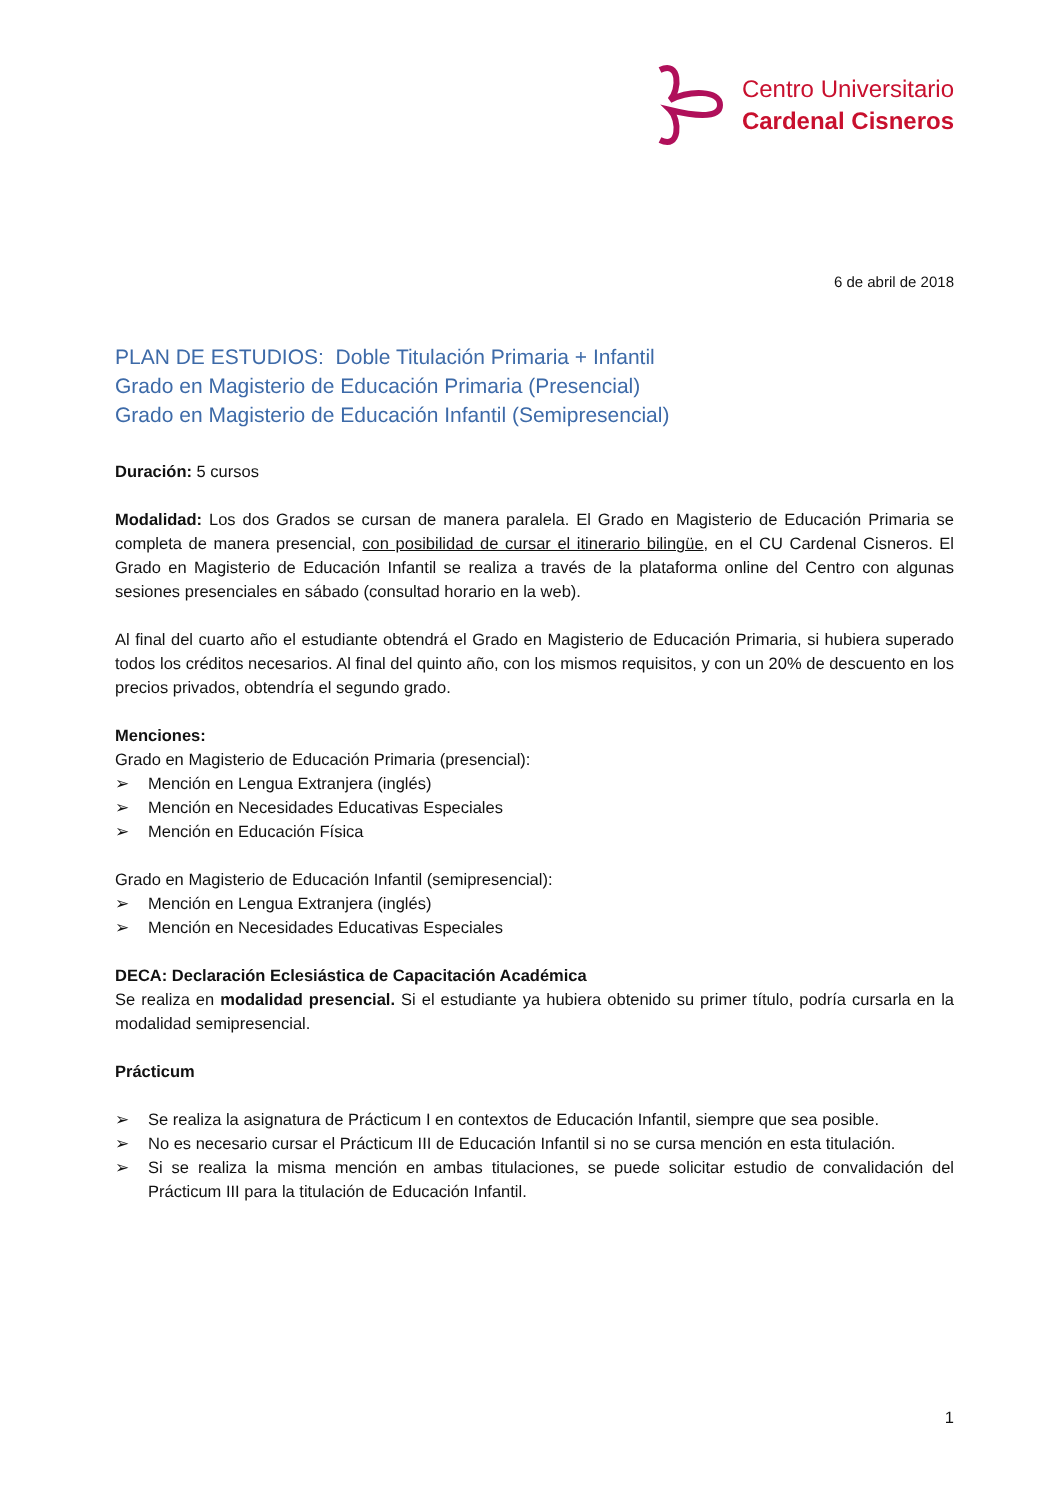Centro Universitario
Cardenal Cisneros
6 de abril de 2018
PLAN DE ESTUDIOS: Doble Titulación Primaria + Infantil
Grado en Magisterio de Educación Primaria (Presencial)
Grado en Magisterio de Educación Infantil (Semipresencial)
Duración: 5 cursos
Modalidad: Los dos Grados se cursan de manera paralela. El Grado en Magisterio de Educación Primaria se completa de manera presencial, con posibilidad de cursar el itinerario bilingüe, en el CU Cardenal Cisneros. El Grado en Magisterio de Educación Infantil se realiza a través de la plataforma online del Centro con algunas sesiones presenciales en sábado (consultad horario en la web).
Al final del cuarto año el estudiante obtendrá el Grado en Magisterio de Educación Primaria, si hubiera superado todos los créditos necesarios. Al final del quinto año, con los mismos requisitos, y con un 20% de descuento en los precios privados, obtendría el segundo grado.
Menciones:
Grado en Magisterio de Educación Primaria (presencial):
➢ Mención en Lengua Extranjera (inglés)
➢ Mención en Necesidades Educativas Especiales
➢ Mención en Educación Física
Grado en Magisterio de Educación Infantil (semipresencial):
➢ Mención en Lengua Extranjera (inglés)
➢ Mención en Necesidades Educativas Especiales
DECA: Declaración Eclesiástica de Capacitación Académica
Se realiza en modalidad presencial. Si el estudiante ya hubiera obtenido su primer título, podría cursarla en la modalidad semipresencial.
Prácticum
➢ Se realiza la asignatura de Prácticum I en contextos de Educación Infantil, siempre que sea posible.
➢ No es necesario cursar el Prácticum III de Educación Infantil si no se cursa mención en esta titulación.
➢ Si se realiza la misma mención en ambas titulaciones, se puede solicitar estudio de convalidación del Prácticum III para la titulación de Educación Infantil.
1